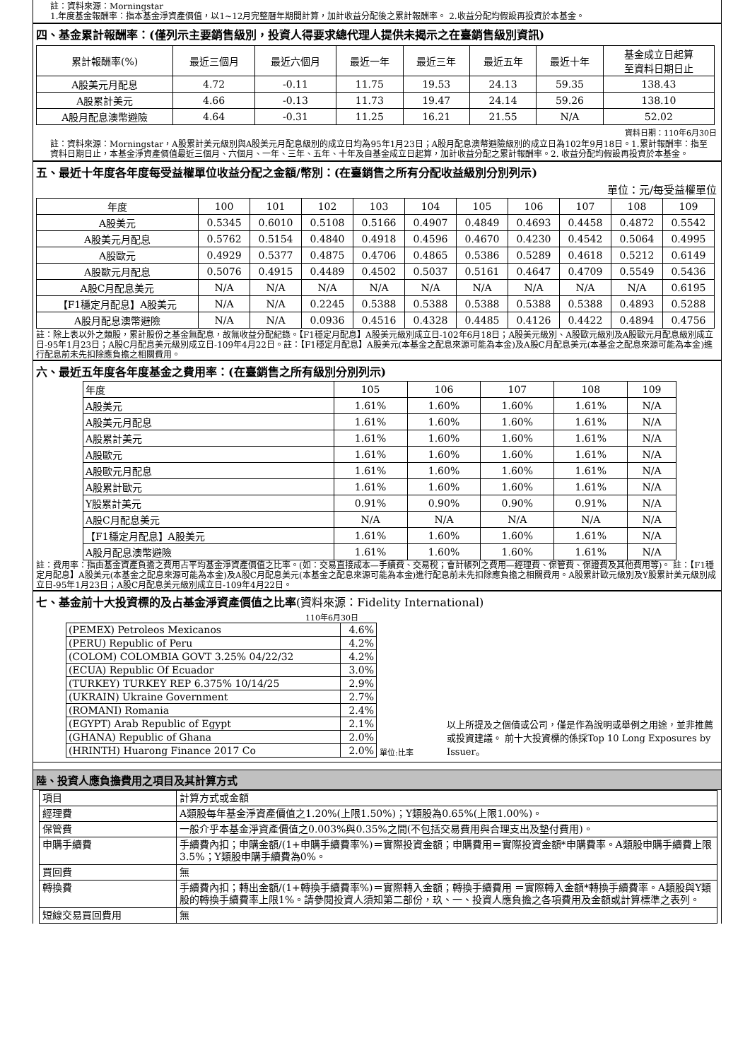註：資料來源：Morningstar
1.年度基金報酬率：指本基金淨資產價值，以1~12月完整曆年期間計算，加計收益分配後之累計報酬率。 2.收益分配均假設再投資於本基金。
四、基金累計報酬率：(僅列示主要銷售級別，投資人得要求總代理人提供未揭示之在臺銷售級別資訊)
| 累計報酬率(%) | 最近三個月 | 最近六個月 | 最近一年 | 最近三年 | 最近五年 | 最近十年 | 基金成立日起算 至資料日期日止 |
| --- | --- | --- | --- | --- | --- | --- | --- |
| A股美元月配息 | 4.72 | -0.11 | 11.75 | 19.53 | 24.13 | 59.35 | 138.43 |
| A股累計美元 | 4.66 | -0.13 | 11.73 | 19.47 | 24.14 | 59.26 | 138.10 |
| A股月配息澳幣避險 | 4.64 | -0.31 | 11.25 | 16.21 | 21.55 | N/A | 52.02 |
資料日期：110年6月30日
註：資料來源：Morningstar，A股累計美元級別與A股美元月配息級別的成立日均為95年1月23日；A股月配息澳幣避險級別的成立日為102年9月18日。1.累計報酬率：指至資料日期日止，本基金淨資產價值最近三個月、六個月、一年、三年、五年、十年及自基金成立日起算，加計收益分配之累計報酬率。2. 收益分配均假設再投資於本基金。
五、最近十年度各年度每受益權單位收益分配之金額/幣別：(在臺銷售之所有分配收益級別分別列示)
單位：元/每受益權單位
| 年度 | 100 | 101 | 102 | 103 | 104 | 105 | 106 | 107 | 108 | 109 |
| --- | --- | --- | --- | --- | --- | --- | --- | --- | --- | --- |
| A股美元 | 0.5345 | 0.6010 | 0.5108 | 0.5166 | 0.4907 | 0.4849 | 0.4693 | 0.4458 | 0.4872 | 0.5542 |
| A股美元月配息 | 0.5762 | 0.5154 | 0.4840 | 0.4918 | 0.4596 | 0.4670 | 0.4230 | 0.4542 | 0.5064 | 0.4995 |
| A股歐元 | 0.4929 | 0.5377 | 0.4875 | 0.4706 | 0.4865 | 0.5386 | 0.5289 | 0.4618 | 0.5212 | 0.6149 |
| A股歐元月配息 | 0.5076 | 0.4915 | 0.4489 | 0.4502 | 0.5037 | 0.5161 | 0.4647 | 0.4709 | 0.5549 | 0.5436 |
| A股C月配息美元 | N/A | N/A | N/A | N/A | N/A | N/A | N/A | N/A | N/A | 0.6195 |
| 【F1穩定月配息】A股美元 | N/A | N/A | 0.2245 | 0.5388 | 0.5388 | 0.5388 | 0.5388 | 0.5388 | 0.4893 | 0.5288 |
| A股月配息澳幣避險 | N/A | N/A | 0.0936 | 0.4516 | 0.4328 | 0.4485 | 0.4126 | 0.4422 | 0.4894 | 0.4756 |
註：除上表以外之類股，累計股份之基金無配息，故無收益分配紀錄。【F1穩定月配息】A股美元級別成立日-102年6月18日；A股美元級別、A股歐元級別及A股歐元月配息級別成立日-95年1月23日；A股C月配息美元級別成立日-109年4月22日。註：【F1穩定月配息】A股美元(本基金之配息來源可能為本金)及A股C月配息美元(本基金之配息來源可能為本金)進行配息前未先扣除應負擔之相關費用。
六、最近五年度各年度基金之費用率：(在臺銷售之所有級別分別列示)
| 年度 | 105 | 106 | 107 | 108 | 109 |
| --- | --- | --- | --- | --- | --- |
| A股美元 | 1.61% | 1.60% | 1.60% | 1.61% | N/A |
| A股美元月配息 | 1.61% | 1.60% | 1.60% | 1.61% | N/A |
| A股累計美元 | 1.61% | 1.60% | 1.60% | 1.61% | N/A |
| A股歐元 | 1.61% | 1.60% | 1.60% | 1.61% | N/A |
| A股歐元月配息 | 1.61% | 1.60% | 1.60% | 1.61% | N/A |
| A股累計歐元 | 1.61% | 1.60% | 1.60% | 1.61% | N/A |
| Y股累計美元 | 0.91% | 0.90% | 0.90% | 0.91% | N/A |
| A股C月配息美元 | N/A | N/A | N/A | N/A | N/A |
| 【F1穩定月配息】A股美元 | 1.61% | 1.60% | 1.60% | 1.61% | N/A |
| A股月配息澳幣避險 | 1.61% | 1.60% | 1.60% | 1.61% | N/A |
註：費用率：指由基金資產負擔之費用占平均基金淨資產價值之比率。(如：交易直接成本—手續費、交易稅；會計帳列之費用—經理費、保管費、保證費及其他費用等)。 註：【F1穩定月配息】A股美元(本基金之配息來源可能為本金)及A股C月配息美元(本基金之配息來源可能為本金)進行配息前未先扣除應負擔之相關費用。A股累計歐元級別及Y股累計美元級別成立日-95年1月23日；A股C月配息美元級別成立日-109年4月22日。
七、基金前十大投資標的及占基金淨資產價值之比率(資料來源：Fidelity International)
110年6月30日
| (PEMEX) Petroleos Mexicanos | 4.6% |
| (PERU) Republic of Peru | 4.2% |
| (COLOM) COLOMBIA GOVT 3.25% 04/22/32 | 4.2% |
| (ECUA) Republic Of Ecuador | 3.0% |
| (TURKEY) TURKEY REP 6.375% 10/14/25 | 2.9% |
| (UKRAIN) Ukraine Government | 2.7% |
| (ROMANI) Romania | 2.4% |
| (EGYPT) Arab Republic of Egypt | 2.1% |
| (GHANA) Republic of Ghana | 2.0% |
| (HRINTH) Huarong Finance 2017 Co | 2.0% |
單位:比率 以上所提及之個債或公司，僅是作為說明或舉例之用途，並非推薦或投資建議。 前十大投資標的係採Top 10 Long Exposures by Issuer。
陸、投資人應負擔費用之項目及其計算方式
| 項目 | 計算方式或金額 |
| 經理費 | A類股每年基金淨資產價值之1.20%(上限1.50%)；Y類股為0.65%(上限1.00%)。 |
| 保管費 | 一般介乎本基金淨資產價值之0.003%與0.35%之間(不包括交易費用與合理支出及墊付費用)。 |
| 申購手續費 | 手續費內扣；申購金額/(1+申購手續費率%)＝實際投資金額；申購費用＝實際投資金額*申購費率。A類股申購手續費上限3.5%；Y類股申購手續費為0%。 |
| 買回費 | 無 |
| 轉換費 | 手續費內扣；轉出金額/(1+轉換手續費率%)＝實際轉入金額；轉換手續費用 ＝實際轉入金額*轉換手續費率。A類股與Y類股的轉換手續費率上限1%。請參閱投資人須知第二部份，玖、一、投資人應負擔之各項費用及金額或計算標準之表列。 |
| 短線交易買回費用 | 無 |